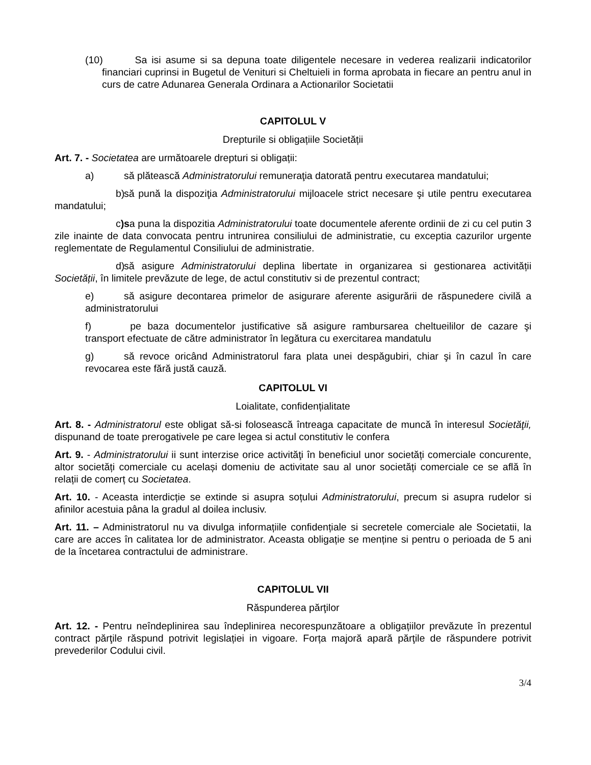(10) Sa isi asume si sa depuna toate diligentele necesare in vederea realizarii indicatorilor financiari cuprinsi in Bugetul de Venituri si Cheltuieli in forma aprobata in fiecare an pentru anul in curs de catre Adunarea Generala Ordinara a Actionarilor Societatii
CAPITOLUL V
Drepturile si obligațiile Societății
Art. 7. - Societatea are următoarele drepturi si obligații:
a) să plătească Administratorului remuneraţia datorată pentru executarea mandatului;
b) să pună la dispoziţia Administratorului mijloacele strict necesare şi utile pentru executarea mandatului;
c) sa puna la dispozitia Administratorului toate documentele aferente ordinii de zi cu cel putin 3 zile inainte de data convocata pentru intrunirea consiliului de administratie, cu exceptia cazurilor urgente reglementate de Regulamentul Consiliului de administratie.
d) să asigure Administratorului deplina libertate in organizarea si gestionarea activității Societății, în limitele prevăzute de lege, de actul constitutiv si de prezentul contract;
e) să asigure decontarea primelor de asigurare aferente asigurării de răspunedere civilă a administratorului
f) pe baza documentelor justificative să asigure rambursarea cheltueililor de cazare şi transport efectuate de către administrator în legătura cu exercitarea mandatulu
g) să revoce oricând Administratorul fara plata unei despăgubiri, chiar şi în cazul în care revocarea este fără justă cauză.
CAPITOLUL VI
Loialitate, confidențialitate
Art. 8. - Administratorul este obligat să-si folosească întreaga capacitate de muncă în interesul Societăţii, dispunand de toate prerogativele pe care legea si actul constitutiv le confera
Art. 9. - Administratorului ii sunt interzise orice activităţi în beneficiul unor societăți comerciale concurente, altor societăți comerciale cu același domeniu de activitate sau al unor societăți comerciale ce se află în relații de comerț cu Societatea.
Art. 10. - Aceasta interdicție se extinde si asupra soțului Administratorului, precum si asupra rudelor si afinilor acestuia pâna la gradul al doilea inclusiv.
Art. 11. – Administratorul nu va divulga informațiile confidențiale si secretele comerciale ale Societatii, la care are acces în calitatea lor de administrator. Aceasta obligație se menține si pentru o perioada de 5 ani de la încetarea contractului de administrare.
CAPITOLUL VII
Răspunderea părţilor
Art. 12. - Pentru neîndeplinirea sau îndeplinirea necorespunzătoare a obligațiilor prevăzute în prezentul contract părţile răspund potrivit legislației in vigoare. Forța majoră apară părţile de răspundere potrivit prevederilor Codului civil.
3/4